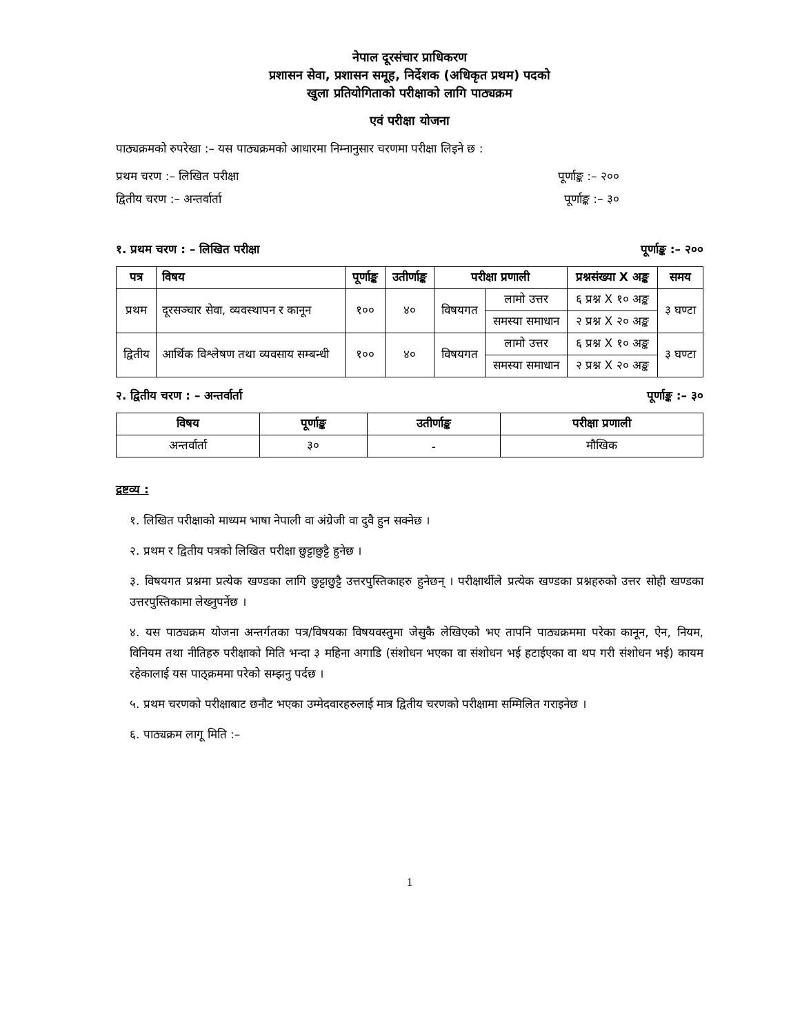नेपाल दूरसंचार प्राधिकरण
प्रशासन सेवा, प्रशासन समूह, निर्देशक (अधिकृत प्रथम) पदको
खुला प्रतियोगिताको परीक्षाको लागि पाठ्यक्रम
एवं परीक्षा योजना
पाठ्यक्रमको रुपरेखा :– यस पाठ्यक्रमको आधारमा निम्नानुसार चरणमा परीक्षा लिइने छ :
प्रथम चरण :– लिखित परीक्षा पूर्णाङ्क :– २००
द्वितीय चरण :– अन्तर्वार्ता पूर्णाङ्क :– ३०
१. प्रथम चरण : – लिखित परीक्षा पूर्णाङ्क :– २००
| पत्र | विषय | पूर्णाङ्क | उतीर्णाङ्क | परीक्षा प्रणाली | | प्रश्नसंख्या X अङ्क | समय |
| --- | --- | --- | --- | --- | --- | --- | --- |
| प्रथम | दूरसञ्चार सेवा, व्यवस्थापन र कानून | १०० | ४० | विषयगत | लामो उत्तर | ६ प्रश्न X १० अङ्क | ३ घण्टा |
| | | | | | समस्या समाधान | २ प्रश्न X २० अङ्क | |
| द्वितीय | आर्थिक विश्लेषण तथा व्यवसाय सम्बन्धी | १०० | ४० | विषयगत | लामो उत्तर | ६ प्रश्न X १० अङ्क | ३ घण्टा |
| | | | | | समस्या समाधान | २ प्रश्न X २० अङ्क | |
२. द्वितीय चरण : – अन्तर्वार्ता पूर्णाङ्क :– ३०
| विषय | पूर्णाङ्क | उतीर्णाङ्क | परीक्षा प्रणाली |
| --- | --- | --- | --- |
| अन्तर्वार्ता | ३० | - | मौखिक |
द्रष्टव्य :
१. लिखित परीक्षाको माध्यम भाषा नेपाली वा अंग्रेजी वा दुवै हुन सक्नेछ ।
२. प्रथम र द्वितीय पत्रको लिखित परीक्षा छुट्टाछुट्टै हुनेछ ।
३. विषयगत प्रश्नमा प्रत्येक खण्डका लागि छुट्टाछुट्टै उत्तरपुस्तिकाहरु हुनेछन् । परीक्षार्थीले प्रत्येक खण्डका प्रश्नहरुको उत्तर सोही खण्डका उत्तरपुस्तिकामा लेख्नुपर्नेछ ।
४. यस पाठ्यक्रम योजना अन्तर्गतका पत्र/विषयका विषयवस्तुमा जेसुकै लेखिएको भए तापनि पाठ्यक्रममा परेका कानून, ऐन, नियम, विनियम तथा नीतिहरु परीक्षाको मिति भन्दा ३ महिना अगाडि (संशोधन भएका वा संशोधन भई हटाईएका वा थप गरी संशोधन भई) कायम रहेकालाई यस पाठ्क्रममा परेको सम्झनु पर्दछ ।
५. प्रथम चरणको परीक्षाबाट छनौट भएका उम्मेदवारहरुलाई मात्र द्वितीय चरणको परीक्षामा सम्मिलित गराइनेछ ।
६. पाठ्यक्रम लागू मिति :–
1